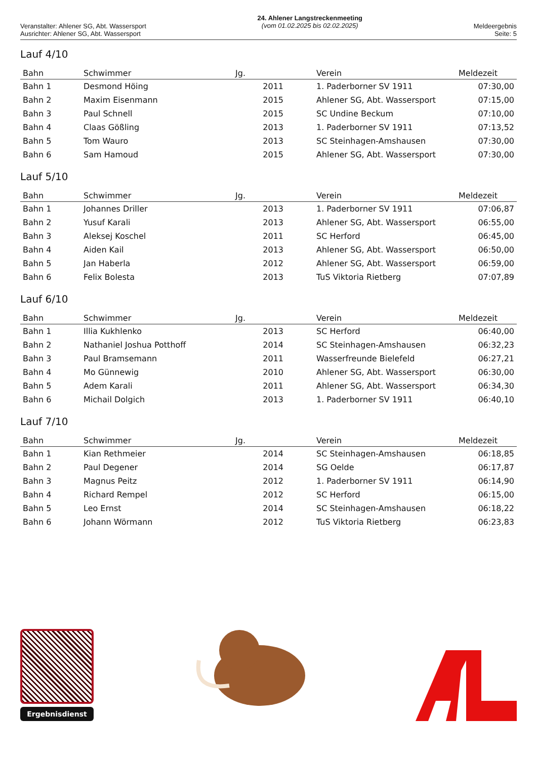Veranstalter: Ahlener SG, Abt. Wassersport
Ausrichter: Ahlener SG, Abt. Wassersport
24. Ahlener Langstreckenmeeting
(vom 01.02.2025 bis 02.02.2025)
Meldeergebnis
Seite: 5
Lauf 4/10
| Bahn | Schwimmer | Jg. | Verein | Meldezeit |
| --- | --- | --- | --- | --- |
| Bahn 1 | Desmond Höing | 2011 | 1. Paderborner SV 1911 | 07:30,00 |
| Bahn 2 | Maxim Eisenmann | 2015 | Ahlener SG, Abt. Wassersport | 07:15,00 |
| Bahn 3 | Paul Schnell | 2015 | SC Undine Beckum | 07:10,00 |
| Bahn 4 | Claas Gößling | 2013 | 1. Paderborner SV 1911 | 07:13,52 |
| Bahn 5 | Tom Wauro | 2013 | SC Steinhagen-Amshausen | 07:30,00 |
| Bahn 6 | Sam Hamoud | 2015 | Ahlener SG, Abt. Wassersport | 07:30,00 |
Lauf 5/10
| Bahn | Schwimmer | Jg. | Verein | Meldezeit |
| --- | --- | --- | --- | --- |
| Bahn 1 | Johannes Driller | 2013 | 1. Paderborner SV 1911 | 07:06,87 |
| Bahn 2 | Yusuf Karali | 2013 | Ahlener SG, Abt. Wassersport | 06:55,00 |
| Bahn 3 | Aleksej Koschel | 2011 | SC Herford | 06:45,00 |
| Bahn 4 | Aiden Kail | 2013 | Ahlener SG, Abt. Wassersport | 06:50,00 |
| Bahn 5 | Jan Haberla | 2012 | Ahlener SG, Abt. Wassersport | 06:59,00 |
| Bahn 6 | Felix Bolesta | 2013 | TuS Viktoria Rietberg | 07:07,89 |
Lauf 6/10
| Bahn | Schwimmer | Jg. | Verein | Meldezeit |
| --- | --- | --- | --- | --- |
| Bahn 1 | Illia Kukhlenko | 2013 | SC Herford | 06:40,00 |
| Bahn 2 | Nathaniel Joshua Potthoff | 2014 | SC Steinhagen-Amshausen | 06:32,23 |
| Bahn 3 | Paul Bramsemann | 2011 | Wasserfreunde Bielefeld | 06:27,21 |
| Bahn 4 | Mo Günnewig | 2010 | Ahlener SG, Abt. Wassersport | 06:30,00 |
| Bahn 5 | Adem Karali | 2011 | Ahlener SG, Abt. Wassersport | 06:34,30 |
| Bahn 6 | Michail Dolgich | 2013 | 1. Paderborner SV 1911 | 06:40,10 |
Lauf 7/10
| Bahn | Schwimmer | Jg. | Verein | Meldezeit |
| --- | --- | --- | --- | --- |
| Bahn 1 | Kian Rethmeier | 2014 | SC Steinhagen-Amshausen | 06:18,85 |
| Bahn 2 | Paul Degener | 2014 | SG Oelde | 06:17,87 |
| Bahn 3 | Magnus Peitz | 2012 | 1. Paderborner SV 1911 | 06:14,90 |
| Bahn 4 | Richard Rempel | 2012 | SC Herford | 06:15,00 |
| Bahn 5 | Leo Ernst | 2014 | SC Steinhagen-Amshausen | 06:18,22 |
| Bahn 6 | Johann Wörmann | 2012 | TuS Viktoria Rietberg | 06:23,83 |
Ergebnisdienst